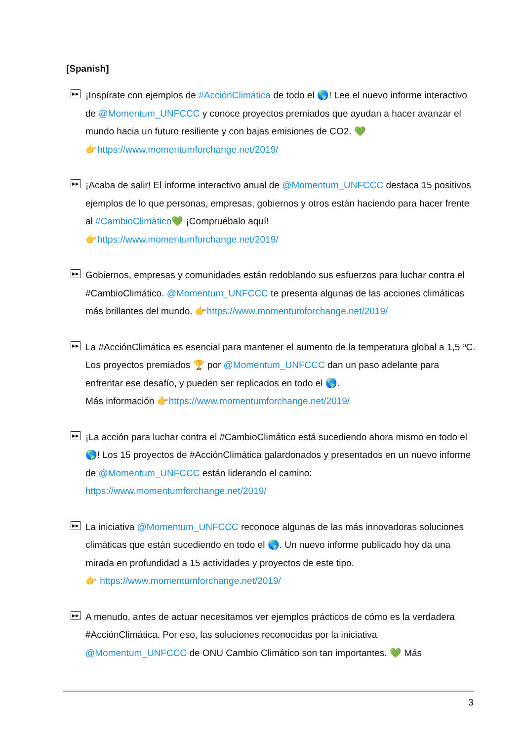[Spanish]
▶▶
¡Inspírate con ejemplos de #AcciónClimática de todo el 🌎! Lee el nuevo informe interactivo de @Momentum_UNFCCC y conoce proyectos premiados que ayudan a hacer avanzar el mundo hacia un futuro resiliente y con bajas emisiones de CO2. 💚
👉https://www.momentumforchange.net/2019/
▶▶
¡Acaba de salir! El informe interactivo anual de @Momentum_UNFCCC destaca 15 positivos ejemplos de lo que personas, empresas, gobiernos y otros están haciendo para hacer frente al #CambioClimático💚 ¡Compruébalo aquí!
👉https://www.momentumforchange.net/2019/
▶▶
Gobiernos, empresas y comunidades están redoblando sus esfuerzos para luchar contra el #CambioClimático. @Momentum_UNFCCC te presenta algunas de las acciones climáticas más brillantes del mundo. 👉https://www.momentumforchange.net/2019/
▶▶
La #AcciónClimática es esencial para mantener el aumento de la temperatura global a 1,5 ºC. Los proyectos premiados 🏆 por @Momentum_UNFCCC dan un paso adelante para enfrentar ese desafío, y pueden ser replicados en todo el 🌎.
Más información 👉https://www.momentumforchange.net/2019/
▶▶
¡La acción para luchar contra el #CambioClimático está sucediendo ahora mismo en todo el 🌎! Los 15 proyectos de #AcciónClimática galardonados y presentados en un nuevo informe de @Momentum_UNFCCC están liderando el camino:
https://www.momentumforchange.net/2019/
▶▶
La iniciativa @Momentum_UNFCCC reconoce algunas de las más innovadoras soluciones climáticas que están sucediendo en todo el 🌎. Un nuevo informe publicado hoy da una mirada en profundidad a 15 actividades y proyectos de este tipo.
👉 https://www.momentumforchange.net/2019/
▶▶
A menudo, antes de actuar necesitamos ver ejemplos prácticos de cómo es la verdadera #AcciónClimática. Por eso, las soluciones reconocidas por la iniciativa @Momentum_UNFCCC de ONU Cambio Climático son tan importantes. 💚 Más
3